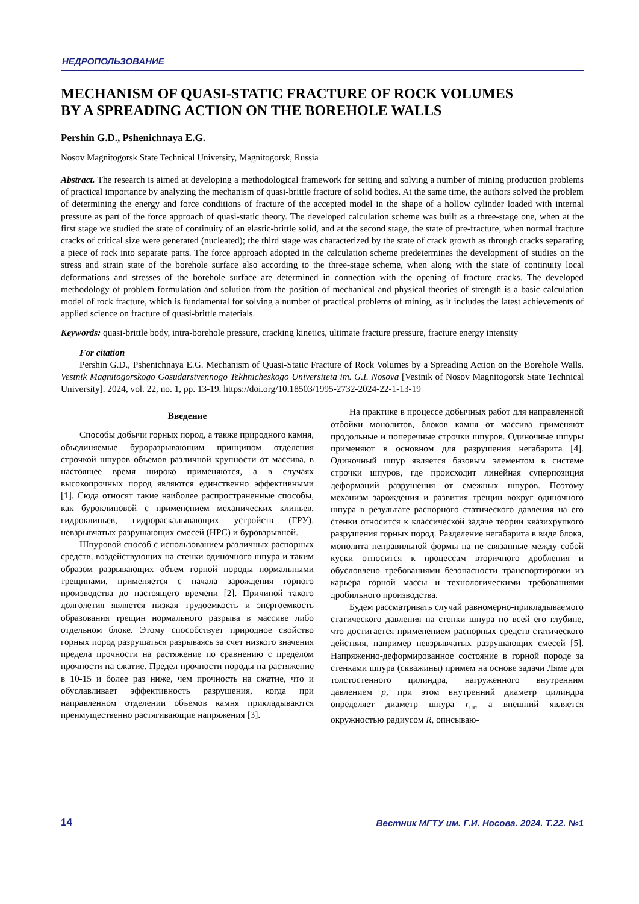НЕДРОПОЛЬЗОВАНИЕ
MECHANISM OF QUASI-STATIC FRACTURE OF ROCK VOLUMES
BY A SPREADING ACTION ON THE BOREHOLE WALLS
Pershin G.D., Pshenichnaya E.G.
Nosov Magnitogorsk State Technical University, Magnitogorsk, Russia
Abstract. The research is aimed at developing a methodological framework for setting and solving a number of mining production problems of practical importance by analyzing the mechanism of quasi-brittle fracture of solid bodies. At the same time, the authors solved the problem of determining the energy and force conditions of fracture of the accepted model in the shape of a hollow cylinder loaded with internal pressure as part of the force approach of quasi-static theory. The developed calculation scheme was built as a three-stage one, when at the first stage we studied the state of continuity of an elastic-brittle solid, and at the second stage, the state of pre-fracture, when normal fracture cracks of critical size were generated (nucleated); the third stage was characterized by the state of crack growth as through cracks separating a piece of rock into separate parts. The force approach adopted in the calculation scheme predetermines the development of studies on the stress and strain state of the borehole surface also according to the three-stage scheme, when along with the state of continuity local deformations and stresses of the borehole surface are determined in connection with the opening of fracture cracks. The developed methodology of problem formulation and solution from the position of mechanical and physical theories of strength is a basic calculation model of rock fracture, which is fundamental for solving a number of practical problems of mining, as it includes the latest achievements of applied science on fracture of quasi-brittle materials.
Keywords: quasi-brittle body, intra-borehole pressure, cracking kinetics, ultimate fracture pressure, fracture energy intensity
For citation
Pershin G.D., Pshenichnaya E.G. Mechanism of Quasi-Static Fracture of Rock Volumes by a Spreading Action on the Borehole Walls. Vestnik Magnitogorskogo Gosudarstvennogo Tekhnicheskogo Universiteta im. G.I. Nosova [Vestnik of Nosov Magnitogorsk State Technical University]. 2024, vol. 22, no. 1, pp. 13-19. https://doi.org/10.18503/1995-2732-2024-22-1-13-19
Введение
Способы добычи горных пород, а также природного камня, объединяемые буроразрывающим принципом отделения строчкой шпуров объемов различной крупности от массива, в настоящее время широко применяются, а в случаях высокопрочных пород являются единственно эффективными [1]. Сюда относят такие наиболее распространенные способы, как буроклиновой с применением механических клиньев, гидроклиньев, гидрораскалывающих устройств (ГРУ), невзрывчатых разрушающих смесей (НРС) и буровзрывной.
Шпуровой способ с использованием различных распорных средств, воздействующих на стенки одиночного шпура и таким образом разрывающих объем горной породы нормальными трещинами, применяется с начала зарождения горного производства до настоящего времени [2]. Причиной такого долголетия является низкая трудоемкость и энергоемкость образования трещин нормального разрыва в массиве либо отдельном блоке. Этому способствует природное свойство горных пород разрушаться разрываясь за счет низкого значения предела прочности на растяжение по сравнению с пределом прочности на сжатие. Предел прочности породы на растяжение в 10-15 и более раз ниже, чем прочность на сжатие, что и обуславливает эффективность разрушения, когда при направленном отделении объемов камня прикладываются преимущественно растягивающие напряжения [3].
На практике в процессе добычных работ для направленной отбойки монолитов, блоков камня от массива применяют продольные и поперечные строчки шпуров. Одиночные шпуры применяют в основном для разрушения негабарита [4]. Одиночный шпур является базовым элементом в системе строчки шпуров, где происходит линейная суперпозиция деформаций разрушения от смежных шпуров. Поэтому механизм зарождения и развития трещин вокруг одиночного шпура в результате распорного статического давления на его стенки относится к классической задаче теории квазихрупкого разрушения горных пород. Разделение негабарита в виде блока, монолита неправильной формы на не связанные между собой куски относится к процессам вторичного дробления и обусловлено требованиями безопасности транспортировки из карьера горной массы и технологическими требованиями дробильного производства.
Будем рассматривать случай равномерно-прикладываемого статического давления на стенки шпура по всей его глубине, что достигается применением распорных средств статического действия, например невзрывчатых разрушающих смесей [5]. Напряженно-деформированное состояние в горной породе за стенками шпура (скважины) примем на основе задачи Ляме для толстостенного цилиндра, нагруженного внутренним давлением p, при этом внутренний диаметр цилиндра определяет диаметр шпура r<sub>ш</sub>, а внешний является окружностью радиусом R, описываю-
14 Вестник МГТУ им. Г.И. Носова. 2024. Т.22. №1